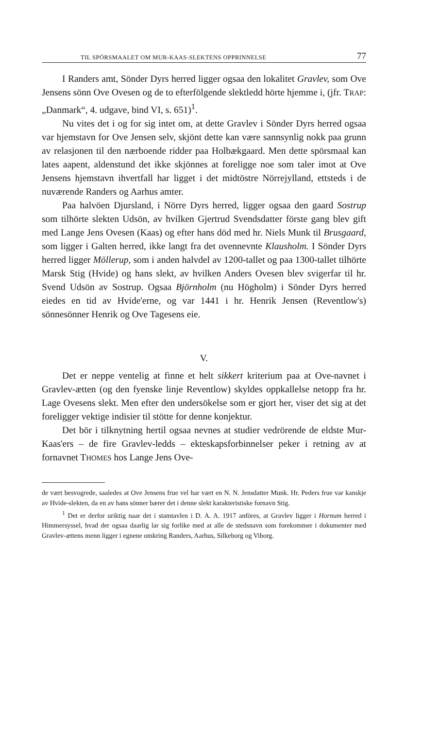TIL SPÖRSMAALET OM MUR-KAAS-SLEKTENS OPPRINNELSE 77
I Randers amt, Sönder Dyrs herred ligger ogsaa den lokalitet Gravlev, som Ove Jensens sönn Ove Ovesen og de to efterfölgende slektledd hörte hjemme i, (jfr. TRAP: „Danmark“, 4. udgave, bind VI, s. 651)<sup>1</sup>.
Nu vites det i og for sig intet om, at dette Gravlev i Sönder Dyrs herred ogsaa var hjemstavn for Ove Jensen selv, skjönt dette kan være sannsynlig nokk paa grunn av relasjonen til den nærboende ridder paa Holbækgaard. Men dette spörsmaal kan lates aapent, aldenstund det ikke skjönnes at foreligge noe som taler imot at Ove Jensens hjemstavn ihvertfall har ligget i det midtöstre Nörrejylland, ettsteds i de nuværende Randers og Aarhus amter.
Paa halvöen Djursland, i Nörre Dyrs herred, ligger ogsaa den gaard Sostrup som tilhörte slekten Udsön, av hvilken Gjertrud Svendsdatter förste gang blev gift med Lange Jens Ovesen (Kaas) og efter hans död med hr. Niels Munk til Brusgaard, som ligger i Galten herred, ikke langt fra det ovennevnte Klausholm. I Sönder Dyrs herred ligger Möllerup, som i anden halvdel av 1200-tallet og paa 1300-tallet tilhörte Marsk Stig (Hvide) og hans slekt, av hvilken Anders Ovesen blev svigerfar til hr. Svend Udsön av Sostrup. Ogsaa Björnholm (nu Högholm) i Sönder Dyrs herred eiedes en tid av Hvide'erne, og var 1441 i hr. Henrik Jensen (Reventlow's) sönnesönner Henrik og Ove Tagesens eie.
V.
Det er neppe ventelig at finne et helt sikkert kriterium paa at Ove-navnet i Gravlev-ætten (og den fyenske linje Reventlow) skyldes oppkallelse netopp fra hr. Lage Ovesens slekt. Men efter den undersökelse som er gjort her, viser det sig at det foreligger vektige indisier til stötte for denne konjektur.
Det bör i tilknytning hertil ogsaa nevnes at studier vedrörende de eldste Mur-Kaas'ers – de fire Gravlev-ledds – ekteskapsforbinnelser peker i retning av at fornavnet THOMES hos Lange Jens Ove-
de vært besvogrede, saaledes at Ove Jensens frue vel har vært en N. N. Jensdatter Munk. Hr. Peders frue var kanskje av Hvide-slekten, da en av hans sönner bærer det i denne slekt karakteristiske fornavn Stig.
<sup>1</sup> Det er derfor uriktig naar det i stamtavlen i D. A. A. 1917 anföres, at Gravlev ligger i Hornum herred i Himmersyssel, hvad der ogsaa daarlig lar sig forlike med at alle de stedsnavn som forekommer i dokumenter med Gravlev-ættens menn ligger i egnene omkring Randers, Aarhus, Silkeborg og Viborg.